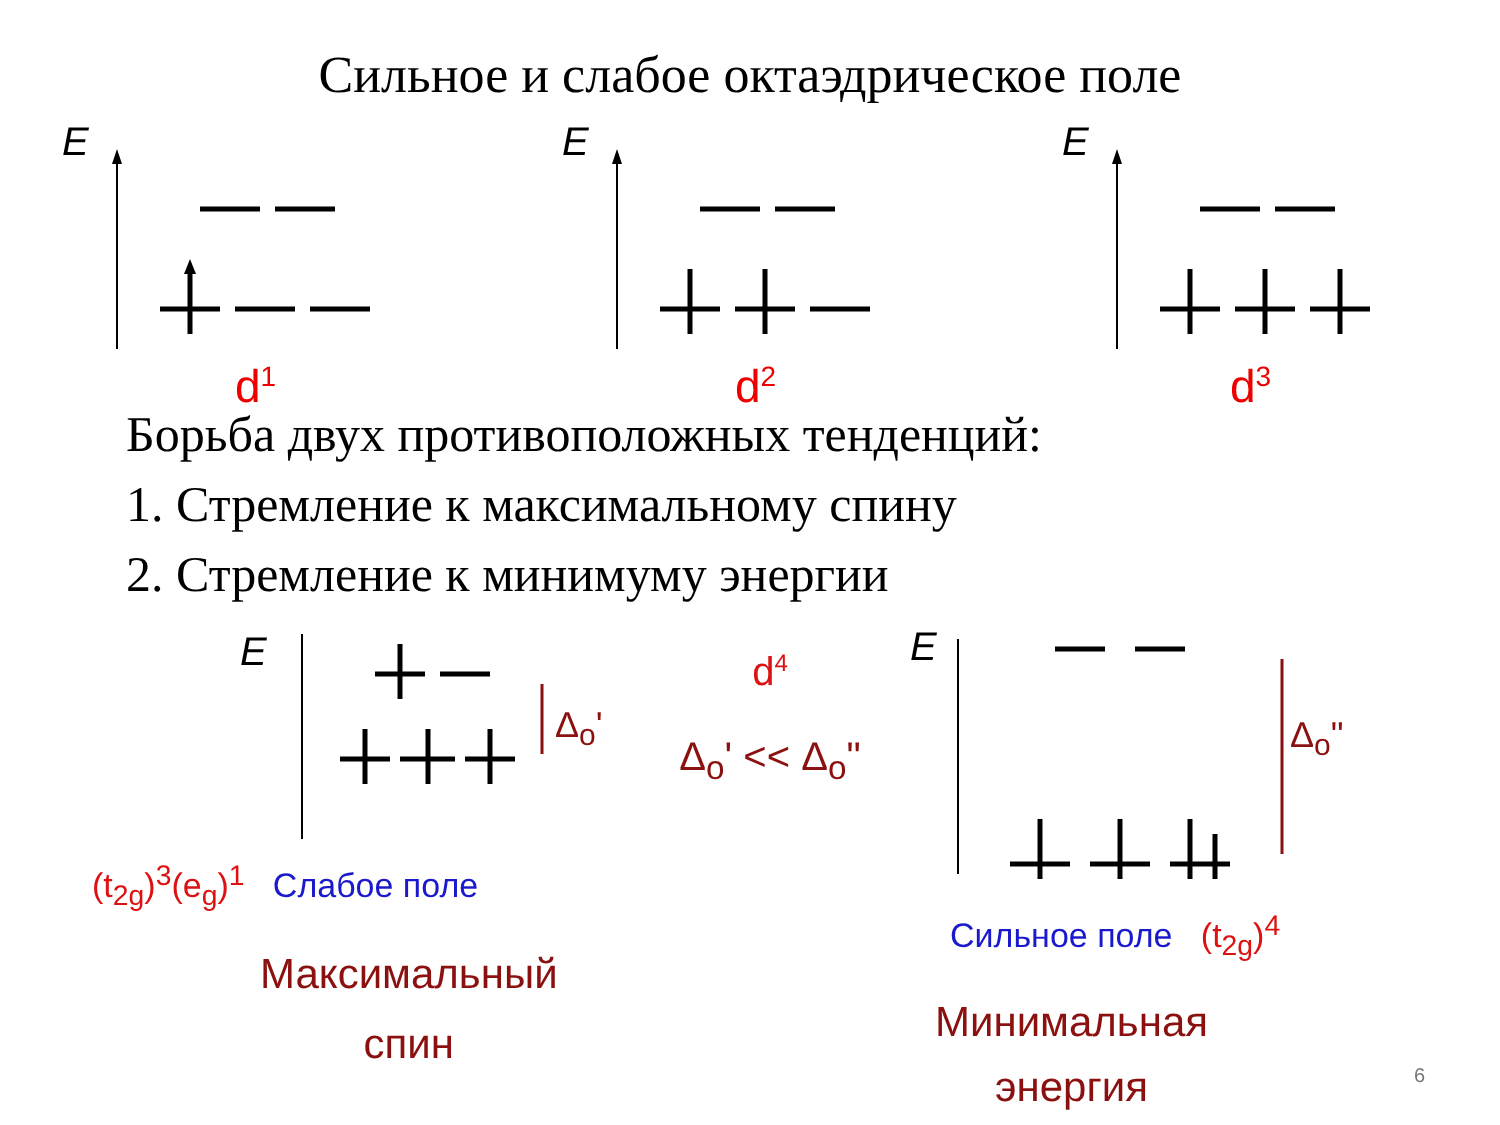Сильное и слабое октаэдрическое поле
E
d<sup>1</sup>
E
d<sup>2</sup>
E
d<sup>3</sup>
Борьба двух противоположных тенденций:
1. Стремление к максимальному спину
2. Стремление к минимуму энергии
E
Δ<sub>o</sub>'
(t<sub>2g</sub>)<sup>3</sup>(e<sub>g</sub>)<sup>1</sup> Слабое поле
Максимальный
спин
d<sup>4</sup>
Δ<sub>o</sub>' << Δ<sub>o</sub>"
E
Δ<sub>o</sub>"
Сильное поле (t<sub>2g</sub>)<sup>4</sup>
Минимальная
энергия
6